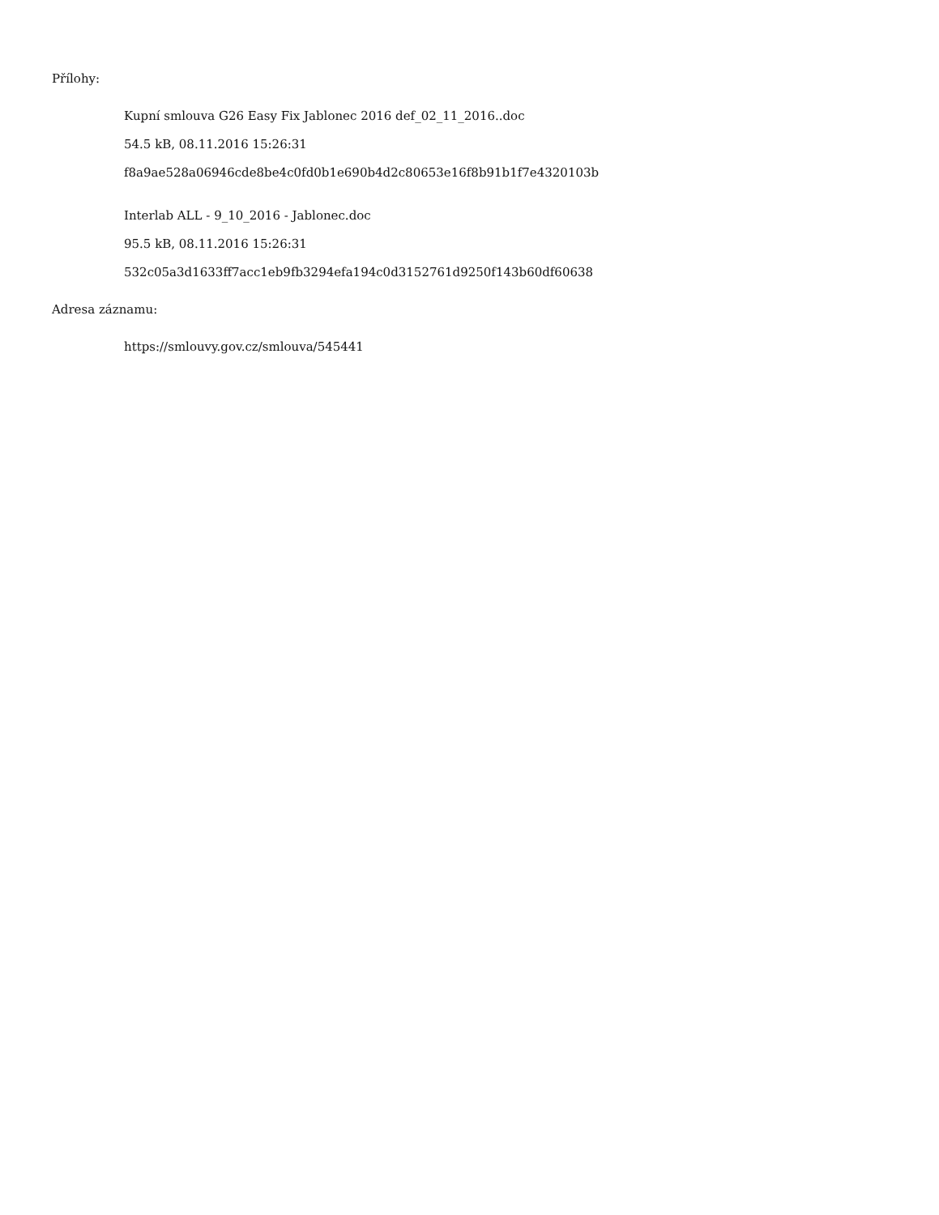Přílohy:
Kupní smlouva G26 Easy Fix Jablonec 2016 def_02_11_2016..doc
54.5 kB, 08.11.2016 15:26:31
f8a9ae528a06946cde8be4c0fd0b1e690b4d2c80653e16f8b91b1f7e4320103b
Interlab ALL - 9_10_2016 - Jablonec.doc
95.5 kB, 08.11.2016 15:26:31
532c05a3d1633ff7acc1eb9fb3294efa194c0d3152761d9250f143b60df60638
Adresa záznamu:
https://smlouvy.gov.cz/smlouva/545441